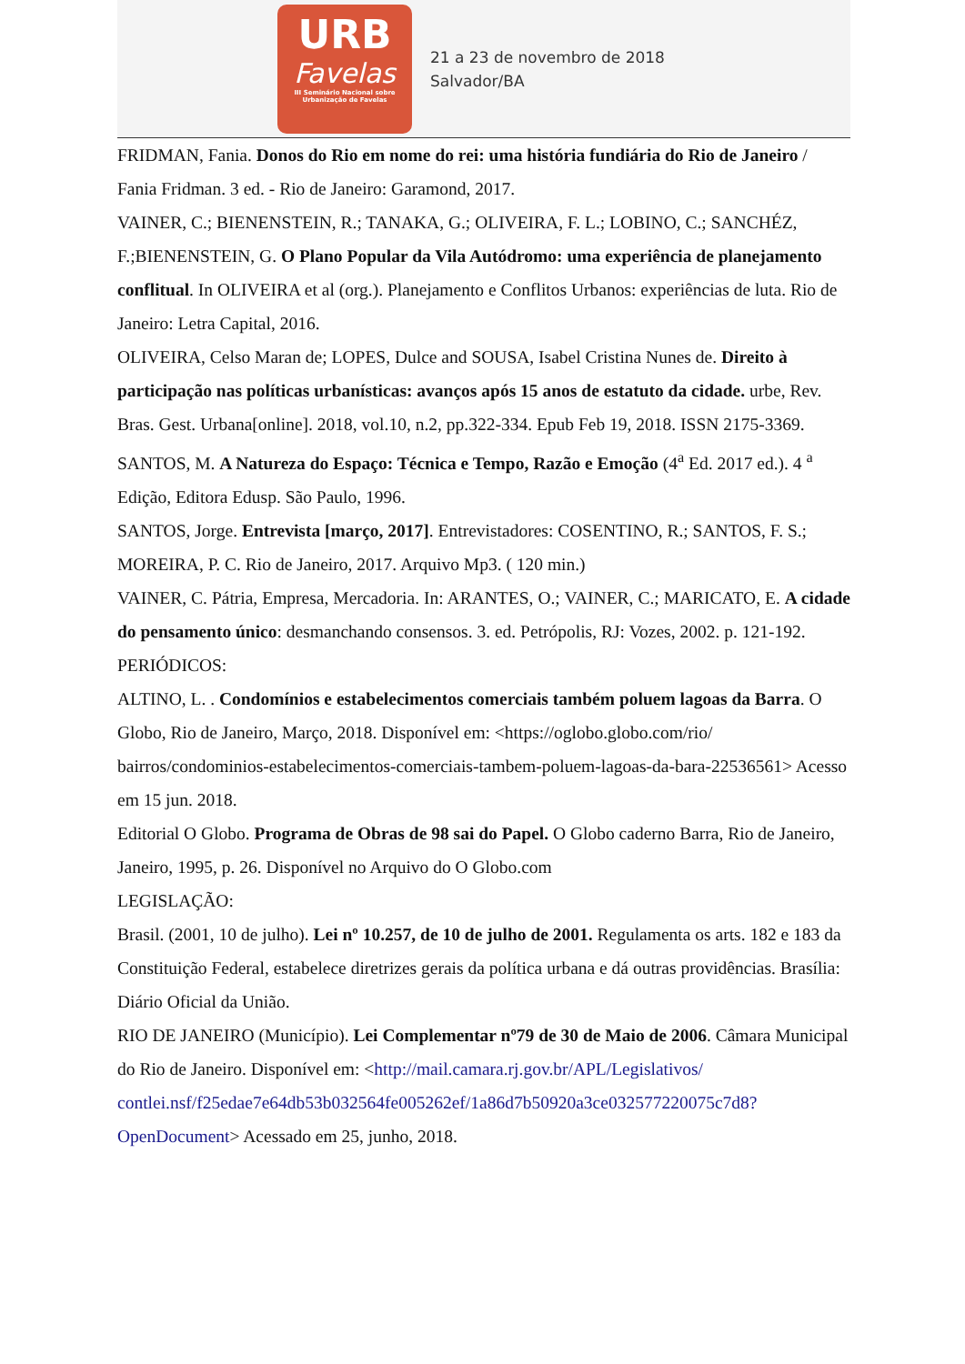URB
Favelas
III Seminário Nacional sobre
Urbanização de Favelas
21 a 23 de novembro de 2018
Salvador/BA
FRIDMAN, Fania. Donos do Rio em nome do rei: uma história fundiária do Rio de Janeiro / Fania Fridman. 3 ed. - Rio de Janeiro: Garamond, 2017.
VAINER, C.; BIENENSTEIN, R.; TANAKA, G.; OLIVEIRA, F. L.; LOBINO, C.; SANCHÉZ, F.;BIENENSTEIN, G. O Plano Popular da Vila Autódromo: uma experiência de planejamento conflitual. In OLIVEIRA et al (org.). Planejamento e Conflitos Urbanos: experiências de luta. Rio de Janeiro: Letra Capital, 2016.
OLIVEIRA, Celso Maran de; LOPES, Dulce and SOUSA, Isabel Cristina Nunes de. Direito à participação nas políticas urbanísticas: avanços após 15 anos de estatuto da cidade. urbe, Rev. Bras. Gest. Urbana[online]. 2018, vol.10, n.2, pp.322-334. Epub Feb 19, 2018. ISSN 2175-3369.
SANTOS, M. A Natureza do Espaço: Técnica e Tempo, Razão e Emoção (4<sup>a</sup> Ed. 2017 ed.). 4 <sup>a</sup> Edição, Editora Edusp. São Paulo, 1996.
SANTOS, Jorge. Entrevista [março, 2017]. Entrevistadores: COSENTINO, R.; SANTOS, F. S.; MOREIRA, P. C. Rio de Janeiro, 2017. Arquivo Mp3. ( 120 min.)
VAINER, C. Pátria, Empresa, Mercadoria. In: ARANTES, O.; VAINER, C.; MARICATO, E. A cidade do pensamento único: desmanchando consensos. 3. ed. Petrópolis, RJ: Vozes, 2002. p. 121-192.
PERIÓDICOS:
ALTINO, L. . Condomínios e estabelecimentos comerciais também poluem lagoas da Barra. O Globo, Rio de Janeiro, Março, 2018. Disponível em: <https://oglobo.globo.com/rio/ bairros/condominios-estabelecimentos-comerciais-tambem-poluem-lagoas-da-bara-22536561> Acesso em 15 jun. 2018.
Editorial O Globo. Programa de Obras de 98 sai do Papel. O Globo caderno Barra, Rio de Janeiro, Janeiro, 1995, p. 26. Disponível no Arquivo do O Globo.com
LEGISLAÇÃO:
Brasil. (2001, 10 de julho). Lei nº 10.257, de 10 de julho de 2001. Regulamenta os arts. 182 e 183 da Constituição Federal, estabelece diretrizes gerais da política urbana e dá outras providências. Brasília: Diário Oficial da União.
RIO DE JANEIRO (Município). Lei Complementar nº79 de 30 de Maio de 2006. Câmara Municipal do Rio de Janeiro. Disponível em: <http://mail.camara.rj.gov.br/APL/Legislativos/ contlei.nsf/f25edae7e64db53b032564fe005262ef/1a86d7b50920a3ce032577220075c7d8? OpenDocument> Acessado em 25, junho, 2018.